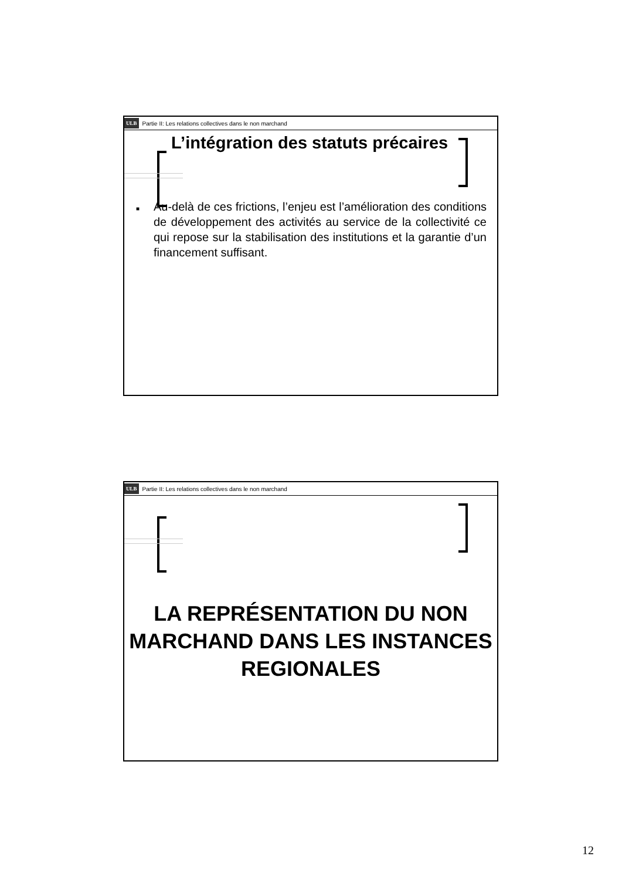ULB Partie II: Les relations collectives dans le non marchand
L’intégration des statuts précaires
■
Au-delà de ces frictions, l’enjeu est l’amélioration des conditions de développement des activités au service de la collectivité ce qui repose sur la stabilisation des institutions et la garantie d’un financement suffisant.
ULB Partie II: Les relations collectives dans le non marchand
LA REPRÉSENTATION DU NON MARCHAND DANS LES INSTANCES REGIONALES
12